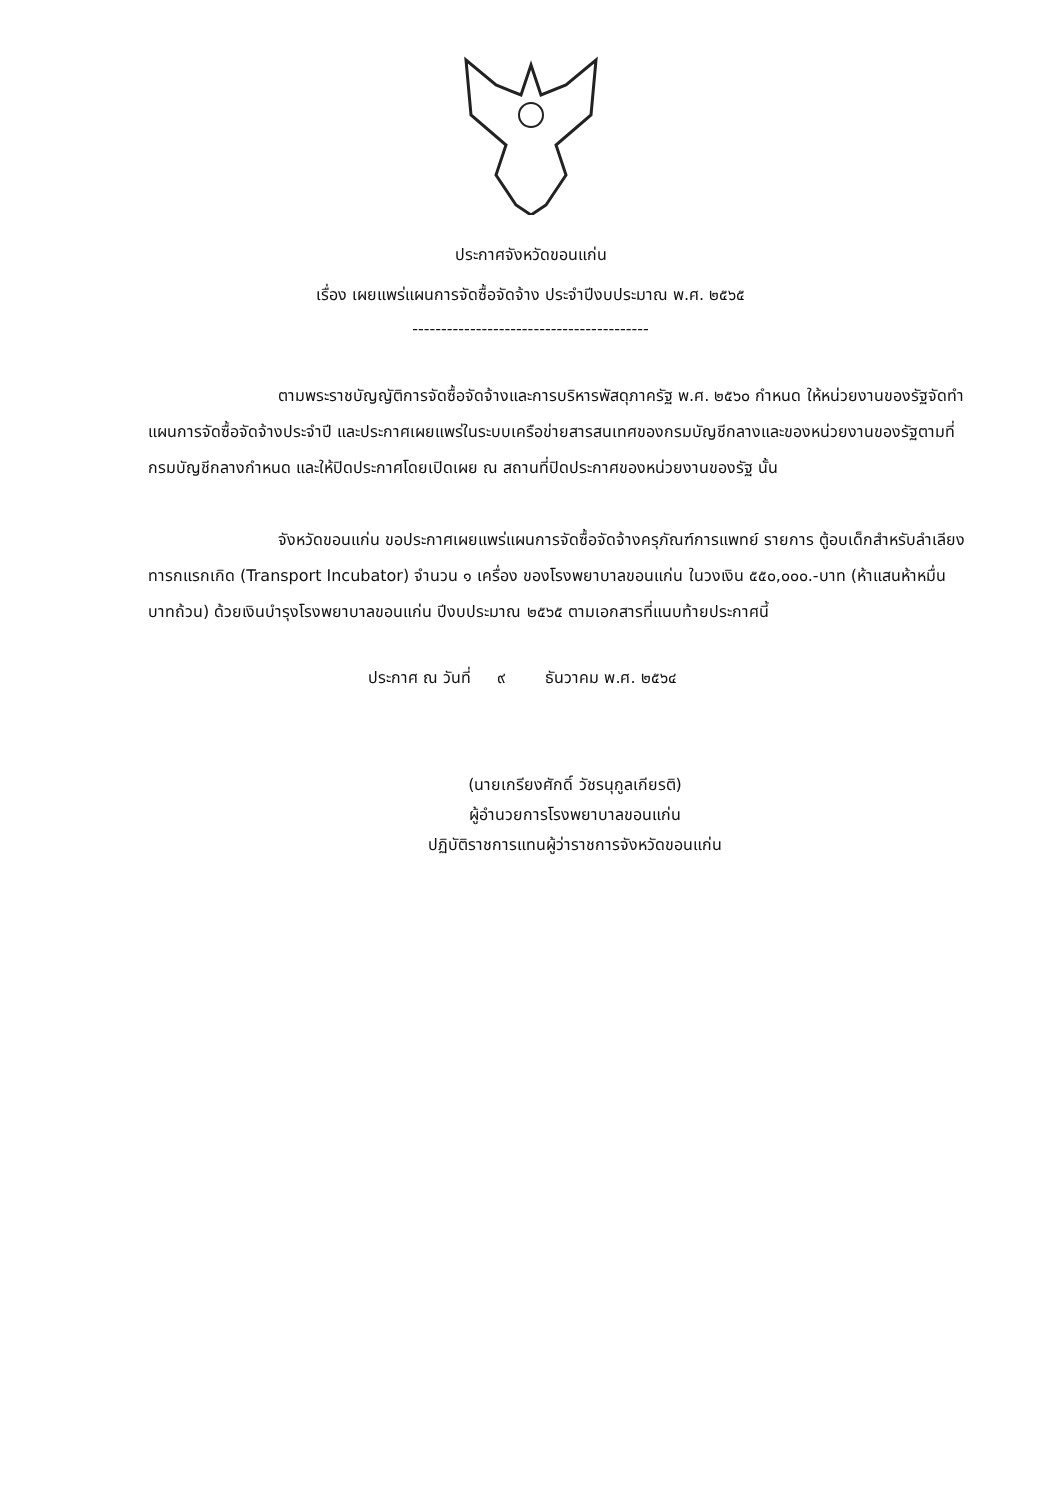ประกาศจังหวัดขอนแก่น
เรื่อง เผยแพร่แผนการจัดซื้อจัดจ้าง ประจำปีงบประมาณ พ.ศ. ๒๕๖๕
-----------------------------------------
ตามพระราชบัญญัติการจัดซื้อจัดจ้างและการบริหารพัสดุภาครัฐ พ.ศ. ๒๕๖๐ กำหนด ให้หน่วยงานของรัฐจัดทำแผนการจัดซื้อจัดจ้างประจำปี และประกาศเผยแพร่ในระบบเครือข่ายสารสนเทศของกรมบัญชีกลางและของหน่วยงานของรัฐตามที่กรมบัญชีกลางกำหนด และให้ปิดประกาศโดยเปิดเผย ณ สถานที่ปิดประกาศของหน่วยงานของรัฐ นั้น
จังหวัดขอนแก่น ขอประกาศเผยแพร่แผนการจัดซื้อจัดจ้างครุภัณฑ์การแพทย์ รายการ ตู้อบเด็กสำหรับลำเลียงทารกแรกเกิด (Transport Incubator) จำนวน ๑ เครื่อง ของโรงพยาบาลขอนแก่น ในวงเงิน ๕๕๐,๐๐๐.-บาท (ห้าแสนห้าหมื่นบาทถ้วน) ด้วยเงินบำรุงโรงพยาบาลขอนแก่น ปีงบประมาณ ๒๕๖๕ ตามเอกสารที่แนบท้ายประกาศนี้
ประกาศ ณ วันที่ ๙ ธันวาคม พ.ศ. ๒๕๖๔
(นายเกรียงศักดิ์ วัชรนุกูลเกียรติ)
ผู้อำนวยการโรงพยาบาลขอนแก่น
ปฏิบัติราชการแทนผู้ว่าราชการจังหวัดขอนแก่น